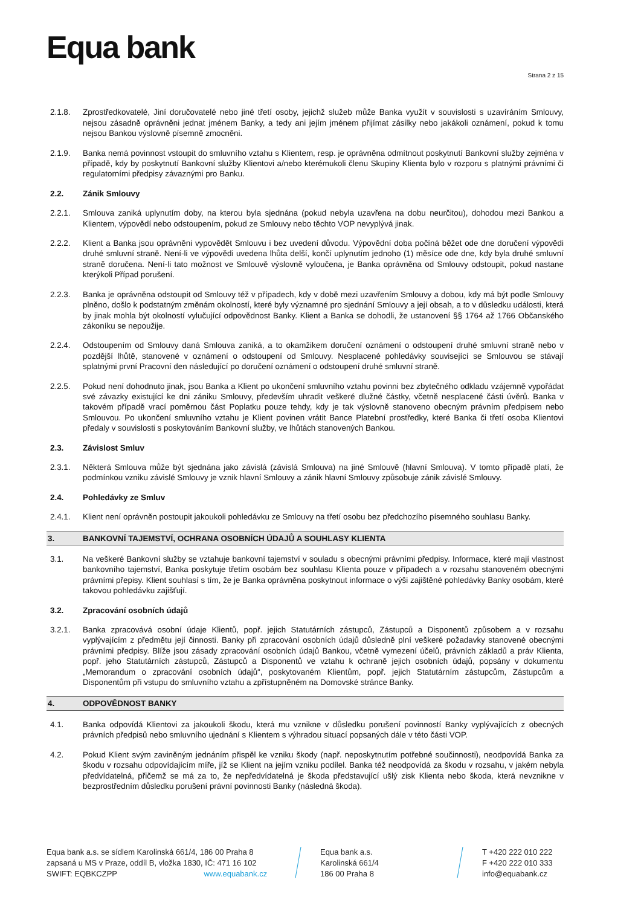Equa bank
Strana 2 z 15
2.1.8. Zprostředkovatelé, Jiní doručovatelé nebo jiné třetí osoby, jejichž služeb může Banka využít v souvislosti s uzavíráním Smlouvy, nejsou zásadně oprávněni jednat jménem Banky, a tedy ani jejím jménem přijímat zásilky nebo jakákoli oznámení, pokud k tomu nejsou Bankou výslovně písemně zmocněni.
2.1.9. Banka nemá povinnost vstoupit do smluvního vztahu s Klientem, resp. je oprávněna odmítnout poskytnutí Bankovní služby zejména v případě, kdy by poskytnutí Bankovní služby Klientovi a/nebo kterémukoli členu Skupiny Klienta bylo v rozporu s platnými právními či regulatorními předpisy závaznými pro Banku.
2.2. Zánik Smlouvy
2.2.1. Smlouva zaniká uplynutím doby, na kterou byla sjednána (pokud nebyla uzavřena na dobu neurčitou), dohodou mezi Bankou a Klientem, výpovědí nebo odstoupením, pokud ze Smlouvy nebo těchto VOP nevyplývá jinak.
2.2.2. Klient a Banka jsou oprávněni vypovědět Smlouvu i bez uvedení důvodu. Výpovědní doba počíná běžet ode dne doručení výpovědi druhé smluvní straně. Není-li ve výpovědi uvedena lhůta delší, končí uplynutím jednoho (1) měsíce ode dne, kdy byla druhé smluvní straně doručena. Není-li tato možnost ve Smlouvě výslovně vyloučena, je Banka oprávněna od Smlouvy odstoupit, pokud nastane kterýkoli Případ porušení.
2.2.3. Banka je oprávněna odstoupit od Smlouvy též v případech, kdy v době mezi uzavřením Smlouvy a dobou, kdy má být podle Smlouvy plněno, došlo k podstatným změnám okolností, které byly významné pro sjednání Smlouvy a její obsah, a to v důsledku události, která by jinak mohla být okolností vylučující odpovědnost Banky. Klient a Banka se dohodli, že ustanovení §§ 1764 až 1766 Občanského zákoníku se nepoužije.
2.2.4. Odstoupením od Smlouvy daná Smlouva zaniká, a to okamžikem doručení oznámení o odstoupení druhé smluvní straně nebo v pozdější lhůtě, stanovené v oznámení o odstoupení od Smlouvy. Nesplacené pohledávky související se Smlouvou se stávají splatnými první Pracovní den následující po doručení oznámení o odstoupení druhé smluvní straně.
2.2.5. Pokud není dohodnuto jinak, jsou Banka a Klient po ukončení smluvního vztahu povinni bez zbytečného odkladu vzájemně vypořádat své závazky existující ke dni zániku Smlouvy, především uhradit veškeré dlužné částky, včetně nesplacené části úvěrů. Banka v takovém případě vrací poměrnou část Poplatku pouze tehdy, kdy je tak výslovně stanoveno obecným právním předpisem nebo Smlouvou. Po ukončení smluvního vztahu je Klient povinen vrátit Bance Platební prostředky, které Banka či třetí osoba Klientovi předaly v souvislosti s poskytováním Bankovní služby, ve lhůtách stanovených Bankou.
2.3. Závislost Smluv
2.3.1. Některá Smlouva může být sjednána jako závislá (závislá Smlouva) na jiné Smlouvě (hlavní Smlouva). V tomto případě platí, že podmínkou vzniku závislé Smlouvy je vznik hlavní Smlouvy a zánik hlavní Smlouvy způsobuje zánik závislé Smlouvy.
2.4. Pohledávky ze Smluv
2.4.1. Klient není oprávněn postoupit jakoukoli pohledávku ze Smlouvy na třetí osobu bez předchozího písemného souhlasu Banky.
3. BANKOVNÍ TAJEMSTVÍ, OCHRANA OSOBNÍCH ÚDAJŮ A SOUHLASY KLIENTA
3.1. Na veškeré Bankovní služby se vztahuje bankovní tajemství v souladu s obecnými právními předpisy. Informace, které mají vlastnost bankovního tajemství, Banka poskytuje třetím osobám bez souhlasu Klienta pouze v případech a v rozsahu stanoveném obecnými právními přepisy. Klient souhlasí s tím, že je Banka oprávněna poskytnout informace o výši zajištěné pohledávky Banky osobám, které takovou pohledávku zajišťují.
3.2. Zpracování osobních údajů
3.2.1. Banka zpracovává osobní údaje Klientů, popř. jejich Statutárních zástupců, Zástupců a Disponentů způsobem a v rozsahu vyplývajícím z předmětu její činnosti. Banky při zpracování osobních údajů důsledně plní veškeré požadavky stanovené obecnými právními předpisy. Blíže jsou zásady zpracování osobních údajů Bankou, včetně vymezení účelů, právních základů a práv Klienta, popř. jeho Statutárních zástupců, Zástupců a Disponentů ve vztahu k ochraně jejich osobních údajů, popsány v dokumentu „Memorandum o zpracování osobních údajů“, poskytovaném Klientům, popř. jejich Statutárním zástupcům, Zástupcům a Disponentům při vstupu do smluvního vztahu a zpřístupněném na Domovské stránce Banky.
4. ODPOVĚDNOST BANKY
4.1. Banka odpovídá Klientovi za jakoukoli škodu, která mu vznikne v důsledku porušení povinností Banky vyplývajících z obecných právních předpisů nebo smluvního ujednání s Klientem s výhradou situací popsaných dále v této části VOP.
4.2. Pokud Klient svým zaviněným jednáním přispěl ke vzniku škody (např. neposkytnutím potřebné součinnosti), neodpovídá Banka za škodu v rozsahu odpovídajícím míře, jíž se Klient na jejím vzniku podílel. Banka též neodpovídá za škodu v rozsahu, v jakém nebyla předvídatelná, přičemž se má za to, že nepředvídatelná je škoda představující ušlý zisk Klienta nebo škoda, která nevznikne v bezprostředním důsledku porušení právní povinnosti Banky (následná škoda).
Equa bank a.s. se sídlem Karolinská 661/4, 186 00 Praha 8
zapsaná u MS v Praze, oddíl B, vložka 1830, IČ: 471 16 102
SWIFT: EQBKCZPP www.equabank.cz
Equa bank a.s.
Karolinská 661/4
186 00 Praha 8
T +420 222 010 222
F +420 222 010 333
info@equabank.cz